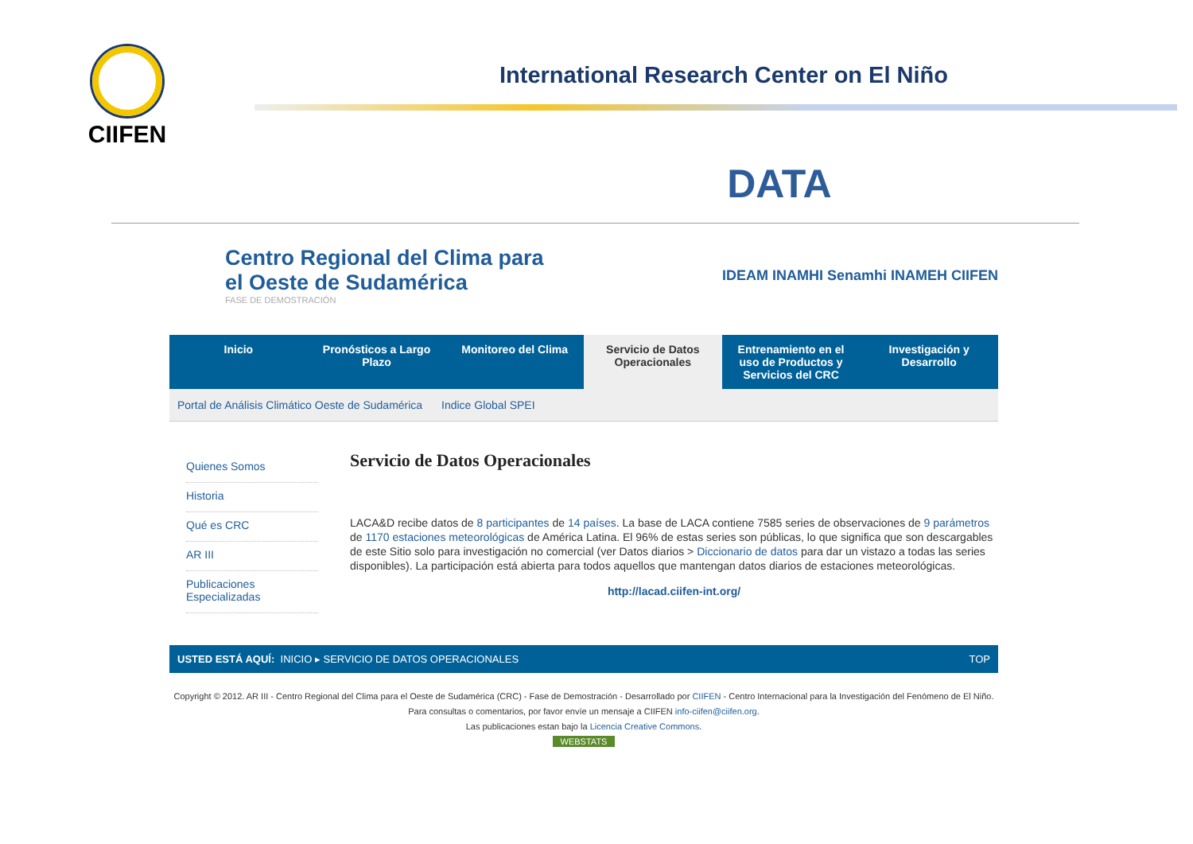CIIFEN
International Research Center on El Niño
DATA
Centro Regional del Clima para
el Oeste de Sudamérica
FASE DE DEMOSTRACIÓN
IDEAM INAMHI Senamhi INAMEH CIIFEN
Inicio Pronósticos a Largo Plazo Monitoreo del Clima Servicio de Datos Operacionales
Entrenamiento en el uso de Productos y Servicios del CRC
Investigación y Desarrollo
Portal de Análisis Climático Oeste de Sudamérica Indice Global SPEI
Quienes Somos
Historia
Qué es CRC
AR III
Publicaciones Especializadas
Servicio de Datos Operacionales
LACA&D recibe datos de 8 participantes de 14 países. La base de LACA contiene 7585 series de observaciones de 9 parámetros de 1170 estaciones meteorológicas de América Latina. El 96% de estas series son públicas, lo que significa que son descargables de este Sitio solo para investigación no comercial (ver Datos diarios > Diccionario de datos para dar un vistazo a todas las series disponibles). La participación está abierta para todos aquellos que mantengan datos diarios de estaciones meteorológicas.
http://lacad.ciifen-int.org/
USTED ESTÁ AQUÍ: INICIO ▸ SERVICIO DE DATOS OPERACIONALES TOP
Copyright © 2012. AR III - Centro Regional del Clima para el Oeste de Sudamérica (CRC) - Fase de Demostración - Desarrollado por CIIFEN - Centro Internacional para la Investigación del Fenómeno de El Niño. Para consultas o comentarios, por favor envíe un mensaje a CIIFEN info-ciifen@ciifen.org.
Las publicaciones estan bajo la Licencia Creative Commons.
WEBSTATS